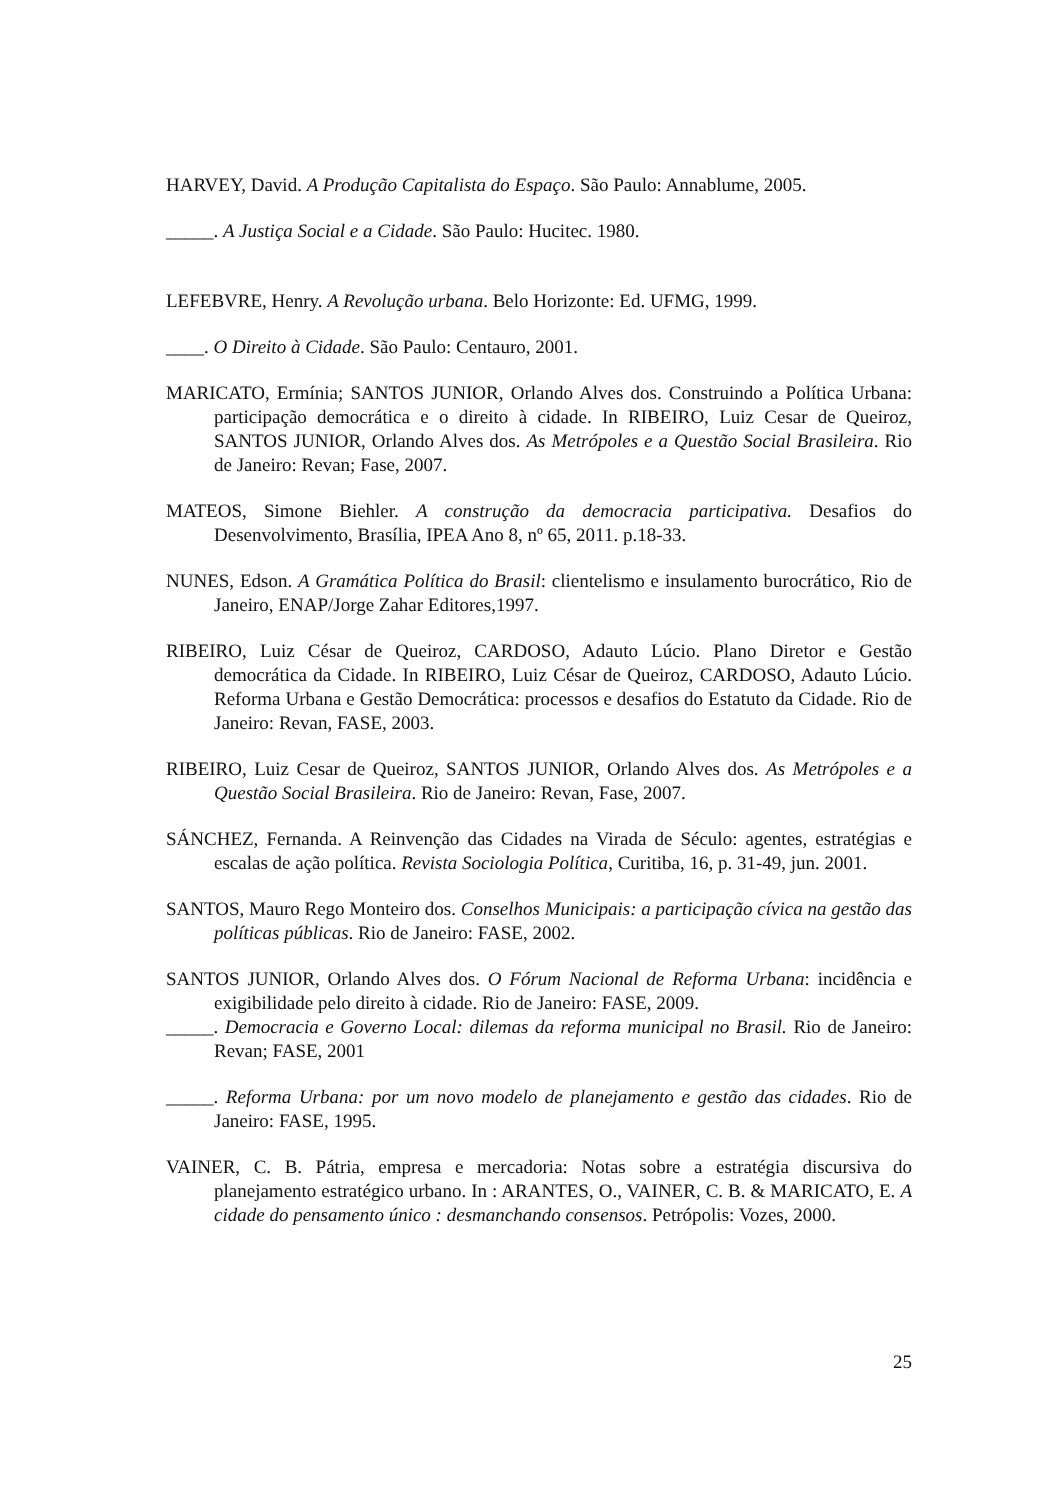HARVEY, David. A Produção Capitalista do Espaço. São Paulo: Annablume, 2005.
_____. A Justiça Social e a Cidade. São Paulo: Hucitec. 1980.
LEFEBVRE, Henry. A Revolução urbana. Belo Horizonte: Ed. UFMG, 1999.
____. O Direito à Cidade. São Paulo: Centauro, 2001.
MARICATO, Ermínia; SANTOS JUNIOR, Orlando Alves dos. Construindo a Política Urbana: participação democrática e o direito à cidade. In RIBEIRO, Luiz Cesar de Queiroz, SANTOS JUNIOR, Orlando Alves dos. As Metrópoles e a Questão Social Brasileira. Rio de Janeiro: Revan; Fase, 2007.
MATEOS, Simone Biehler. A construção da democracia participativa. Desafios do Desenvolvimento, Brasília, IPEA Ano 8, nº 65, 2011. p.18-33.
NUNES, Edson. A Gramática Política do Brasil: clientelismo e insulamento burocrático, Rio de Janeiro, ENAP/Jorge Zahar Editores,1997.
RIBEIRO, Luiz César de Queiroz, CARDOSO, Adauto Lúcio. Plano Diretor e Gestão democrática da Cidade. In RIBEIRO, Luiz César de Queiroz, CARDOSO, Adauto Lúcio. Reforma Urbana e Gestão Democrática: processos e desafios do Estatuto da Cidade. Rio de Janeiro: Revan, FASE, 2003.
RIBEIRO, Luiz Cesar de Queiroz, SANTOS JUNIOR, Orlando Alves dos. As Metrópoles e a Questão Social Brasileira. Rio de Janeiro: Revan, Fase, 2007.
SÁNCHEZ, Fernanda. A Reinvenção das Cidades na Virada de Século: agentes, estratégias e escalas de ação política. Revista Sociologia Política, Curitiba, 16, p. 31-49, jun. 2001.
SANTOS, Mauro Rego Monteiro dos. Conselhos Municipais: a participação cívica na gestão das políticas públicas. Rio de Janeiro: FASE, 2002.
SANTOS JUNIOR, Orlando Alves dos. O Fórum Nacional de Reforma Urbana: incidência e exigibilidade pelo direito à cidade. Rio de Janeiro: FASE, 2009.
_____. Democracia e Governo Local: dilemas da reforma municipal no Brasil. Rio de Janeiro: Revan; FASE, 2001
_____. Reforma Urbana: por um novo modelo de planejamento e gestão das cidades. Rio de Janeiro: FASE, 1995.
VAINER, C. B. Pátria, empresa e mercadoria: Notas sobre a estratégia discursiva do planejamento estratégico urbano. In : ARANTES, O., VAINER, C. B. & MARICATO, E. A cidade do pensamento único : desmanchando consensos. Petrópolis: Vozes, 2000.
25